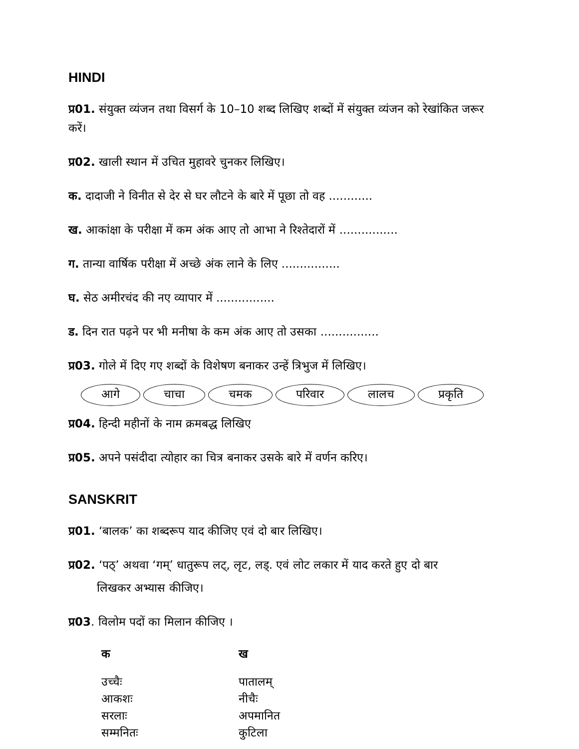HINDI
प्र01. संयुक्त व्यंजन तथा विसर्ग के 10–10 शब्द लिखिए शब्दों में संयुक्त व्यंजन को रेखांकित जरूर करें।
प्र02. खाली स्थान में उचित मुहावरे चुनकर लिखिए।
क. दादाजी ने विनीत से देर से घर लौटने के बारे में पूछा तो वह ............
ख. आकांक्षा के परीक्षा में कम अंक आए तो आभा ने रिश्तेदारों में ................
ग. तान्या वार्षिक परीक्षा में अच्छे अंक लाने के लिए ................
घ. सेठ अमीरचंद की नए व्यापार में ................
ड. दिन रात पढ़ने पर भी मनीषा के कम अंक आए तो उसका ................
प्र03. गोले में दिए गए शब्दों के विशेषण बनाकर उन्हें त्रिभुज में लिखिए।
आगे चाचा चमक परिवार लालच प्रकृति
प्र04. हिन्दी महीनों के नाम क्रमबद्ध लिखिए
प्र05. अपने पसंदीदा त्योहार का चित्र बनाकर उसके बारे में वर्णन करिए।
SANSKRIT
प्र01. ‘बालक’ का शब्दरूप याद कीजिए एवं दो बार लिखिए।
प्र02. ‘पठ्’ अथवा ‘गम्’ धातुरूप लट्, लृट, लड्. एवं लोट लकार में याद करते हुए दो बार
लिखकर अभ्यास कीजिए।
प्र03. विलोम पदों का मिलान कीजिए ।
| क | ख |
| --- | --- |
| उच्चैः | पातालम् |
| आकशः | नीचैः |
| सरलाः | अपमानित |
| सम्मनितः | कुटिला |